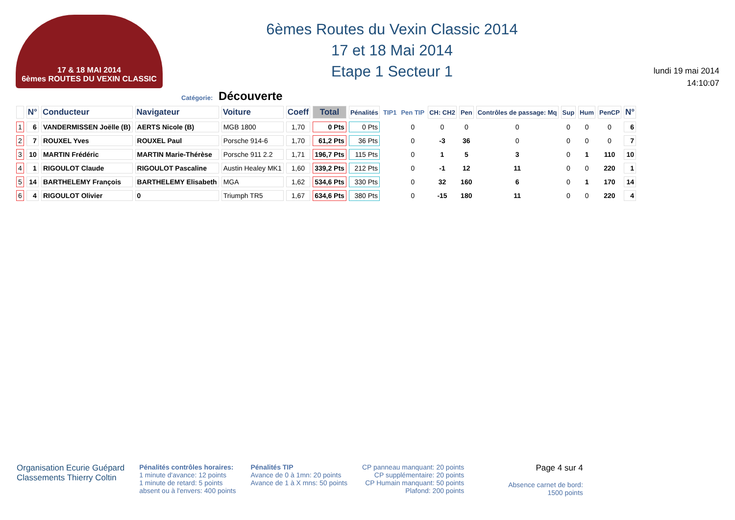17 & 18 MAI 2014
6èmes ROUTES DU VEXIN CLASSIC
6èmes Routes du Vexin Classic 2014
17 et 18 Mai 2014
Etape 1 Secteur 1
lundi 19 mai 2014
14:10:07
Catégorie: Découverte
| | N° | Conducteur | Navigateur | Voiture | Coeff | Total | Pénalités | TIP1 | Pen TIP | CH: CH2 | Pen | Contrôles de passage: Mq | Sup | Hum | PenCP | N° |
| --- | --- | --- | --- | --- | --- | --- | --- | --- | --- | --- | --- | --- | --- | --- | --- | --- |
| 1 | 6 | VANDERMISSEN Joëlle (B) | AERTS Nicole (B) | MGB 1800 | 1,70 | 0 Pts | 0 Pts | | 0 | 0 | 0 | 0 | 0 | 0 | 0 | 6 |
| 2 | 7 | ROUXEL Yves | ROUXEL Paul | Porsche 914-6 | 1,70 | 61,2 Pts | 36 Pts | | 0 | -3 | 36 | 0 | 0 | 0 | 0 | 7 |
| 3 | 10 | MARTIN Frédéric | MARTIN Marie-Thérèse | Porsche 911 2.2 | 1,71 | 196,7 Pts | 115 Pts | | 0 | 1 | 5 | 3 | 0 | 1 | 110 | 10 |
| 4 | 1 | RIGOULOT Claude | RIGOULOT Pascaline | Austin Healey MK1 | 1,60 | 339,2 Pts | 212 Pts | | 0 | -1 | 12 | 11 | 0 | 0 | 220 | 1 |
| 5 | 14 | BARTHELEMY François | BARTHELEMY Elisabeth | MGA | 1,62 | 534,6 Pts | 330 Pts | | 0 | 32 | 160 | 6 | 0 | 1 | 170 | 14 |
| 6 | 4 | RIGOULOT Olivier | 0 | Triumph TR5 | 1,67 | 634,6 Pts | 380 Pts | | 0 | -15 | 180 | 11 | 0 | 0 | 220 | 4 |
Organisation Ecurie Guépard
Classements Thierry Coltin
Pénalités contrôles horaires:
1 minute d'avance: 12 points
1 minute de retard: 5 points
absent ou à l'envers: 400 points
Pénalités TIP
Avance de 0 à 1mn: 20 points
Avance de 1 à X mns: 50 points
CP panneau manquant: 20 points
CP supplémentaire: 20 points
CP Humain manquant: 50 points
Plafond: 200 points
Page 4 sur 4
Absence carnet de bord:
1500 points